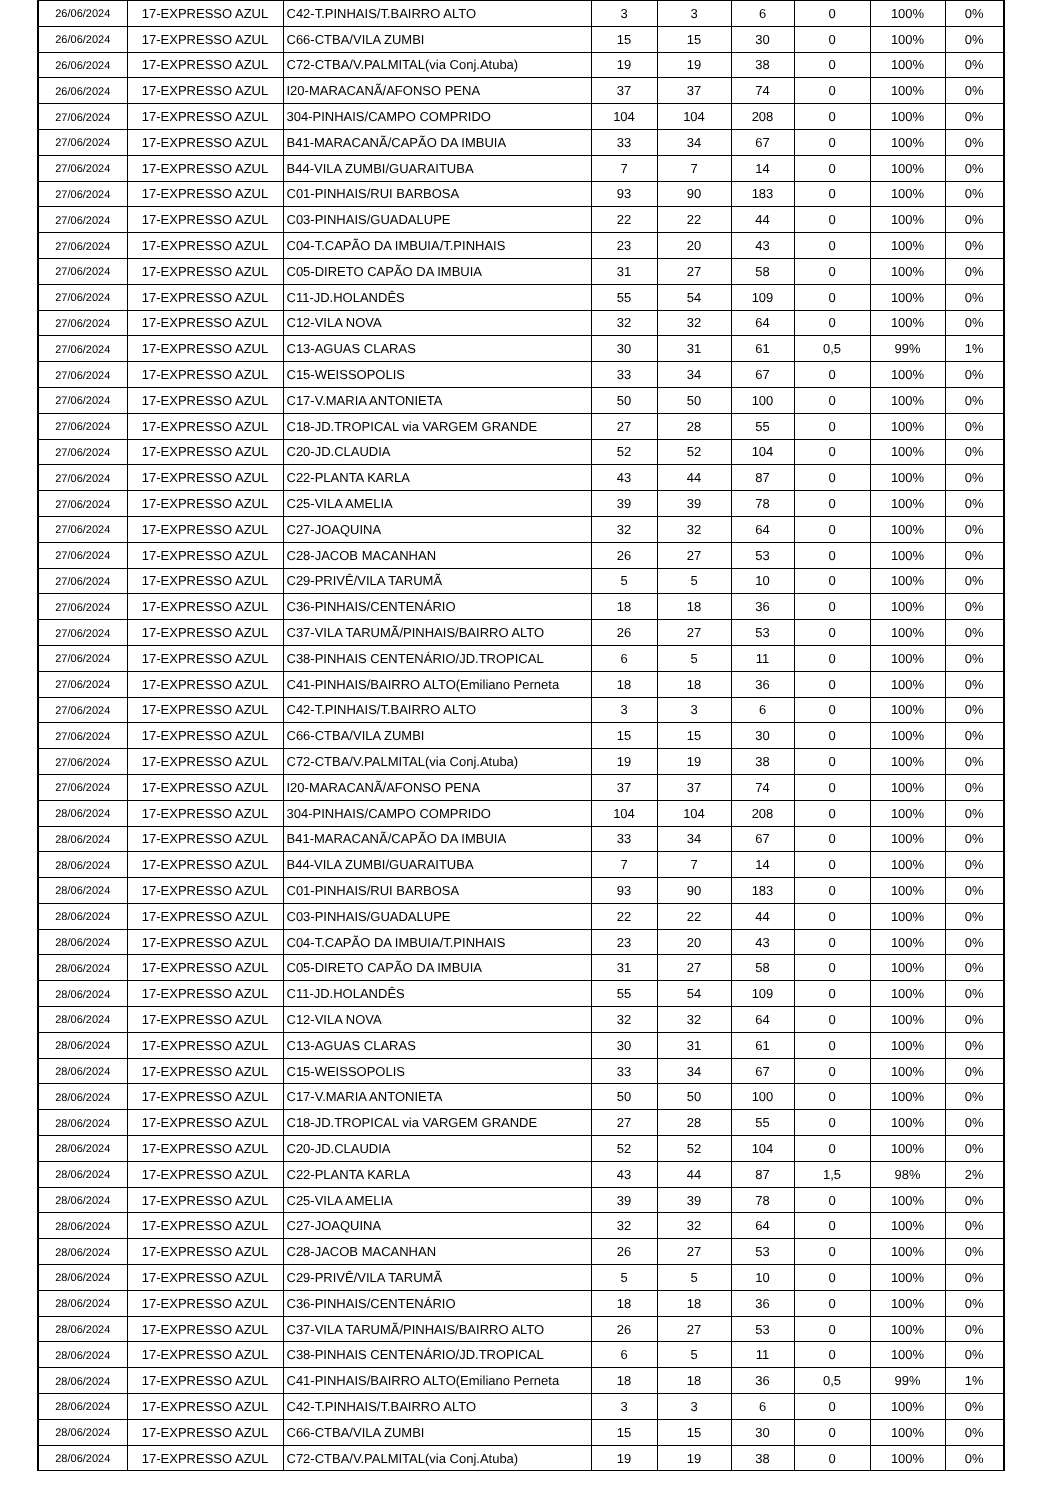| 26/06/2024 | 17-EXPRESSO AZUL | C42-T.PINHAIS/T.BAIRRO ALTO | 3 | 3 | 6 | 0 | 100% | 0% |
| 26/06/2024 | 17-EXPRESSO AZUL | C66-CTBA/VILA ZUMBI | 15 | 15 | 30 | 0 | 100% | 0% |
| 26/06/2024 | 17-EXPRESSO AZUL | C72-CTBA/V.PALMITAL(via Conj.Atuba) | 19 | 19 | 38 | 0 | 100% | 0% |
| 26/06/2024 | 17-EXPRESSO AZUL | I20-MARACANÃ/AFONSO PENA | 37 | 37 | 74 | 0 | 100% | 0% |
| 27/06/2024 | 17-EXPRESSO AZUL | 304-PINHAIS/CAMPO COMPRIDO | 104 | 104 | 208 | 0 | 100% | 0% |
| 27/06/2024 | 17-EXPRESSO AZUL | B41-MARACANÃ/CAPÃO DA IMBUIA | 33 | 34 | 67 | 0 | 100% | 0% |
| 27/06/2024 | 17-EXPRESSO AZUL | B44-VILA ZUMBI/GUARAITUBA | 7 | 7 | 14 | 0 | 100% | 0% |
| 27/06/2024 | 17-EXPRESSO AZUL | C01-PINHAIS/RUI BARBOSA | 93 | 90 | 183 | 0 | 100% | 0% |
| 27/06/2024 | 17-EXPRESSO AZUL | C03-PINHAIS/GUADALUPE | 22 | 22 | 44 | 0 | 100% | 0% |
| 27/06/2024 | 17-EXPRESSO AZUL | C04-T.CAPÃO DA IMBUIA/T.PINHAIS | 23 | 20 | 43 | 0 | 100% | 0% |
| 27/06/2024 | 17-EXPRESSO AZUL | C05-DIRETO CAPÃO DA IMBUIA | 31 | 27 | 58 | 0 | 100% | 0% |
| 27/06/2024 | 17-EXPRESSO AZUL | C11-JD.HOLANDÊS | 55 | 54 | 109 | 0 | 100% | 0% |
| 27/06/2024 | 17-EXPRESSO AZUL | C12-VILA NOVA | 32 | 32 | 64 | 0 | 100% | 0% |
| 27/06/2024 | 17-EXPRESSO AZUL | C13-AGUAS CLARAS | 30 | 31 | 61 | 0,5 | 99% | 1% |
| 27/06/2024 | 17-EXPRESSO AZUL | C15-WEISSOPOLIS | 33 | 34 | 67 | 0 | 100% | 0% |
| 27/06/2024 | 17-EXPRESSO AZUL | C17-V.MARIA ANTONIETA | 50 | 50 | 100 | 0 | 100% | 0% |
| 27/06/2024 | 17-EXPRESSO AZUL | C18-JD.TROPICAL via VARGEM GRANDE | 27 | 28 | 55 | 0 | 100% | 0% |
| 27/06/2024 | 17-EXPRESSO AZUL | C20-JD.CLAUDIA | 52 | 52 | 104 | 0 | 100% | 0% |
| 27/06/2024 | 17-EXPRESSO AZUL | C22-PLANTA KARLA | 43 | 44 | 87 | 0 | 100% | 0% |
| 27/06/2024 | 17-EXPRESSO AZUL | C25-VILA AMELIA | 39 | 39 | 78 | 0 | 100% | 0% |
| 27/06/2024 | 17-EXPRESSO AZUL | C27-JOAQUINA | 32 | 32 | 64 | 0 | 100% | 0% |
| 27/06/2024 | 17-EXPRESSO AZUL | C28-JACOB MACANHAN | 26 | 27 | 53 | 0 | 100% | 0% |
| 27/06/2024 | 17-EXPRESSO AZUL | C29-PRIVÊ/VILA TARUMÃ | 5 | 5 | 10 | 0 | 100% | 0% |
| 27/06/2024 | 17-EXPRESSO AZUL | C36-PINHAIS/CENTENÁRIO | 18 | 18 | 36 | 0 | 100% | 0% |
| 27/06/2024 | 17-EXPRESSO AZUL | C37-VILA TARUMÃ/PINHAIS/BAIRRO ALTO | 26 | 27 | 53 | 0 | 100% | 0% |
| 27/06/2024 | 17-EXPRESSO AZUL | C38-PINHAIS CENTENÁRIO/JD.TROPICAL | 6 | 5 | 11 | 0 | 100% | 0% |
| 27/06/2024 | 17-EXPRESSO AZUL | C41-PINHAIS/BAIRRO ALTO(Emiliano Perneta | 18 | 18 | 36 | 0 | 100% | 0% |
| 27/06/2024 | 17-EXPRESSO AZUL | C42-T.PINHAIS/T.BAIRRO ALTO | 3 | 3 | 6 | 0 | 100% | 0% |
| 27/06/2024 | 17-EXPRESSO AZUL | C66-CTBA/VILA ZUMBI | 15 | 15 | 30 | 0 | 100% | 0% |
| 27/06/2024 | 17-EXPRESSO AZUL | C72-CTBA/V.PALMITAL(via Conj.Atuba) | 19 | 19 | 38 | 0 | 100% | 0% |
| 27/06/2024 | 17-EXPRESSO AZUL | I20-MARACANÃ/AFONSO PENA | 37 | 37 | 74 | 0 | 100% | 0% |
| 28/06/2024 | 17-EXPRESSO AZUL | 304-PINHAIS/CAMPO COMPRIDO | 104 | 104 | 208 | 0 | 100% | 0% |
| 28/06/2024 | 17-EXPRESSO AZUL | B41-MARACANÃ/CAPÃO DA IMBUIA | 33 | 34 | 67 | 0 | 100% | 0% |
| 28/06/2024 | 17-EXPRESSO AZUL | B44-VILA ZUMBI/GUARAITUBA | 7 | 7 | 14 | 0 | 100% | 0% |
| 28/06/2024 | 17-EXPRESSO AZUL | C01-PINHAIS/RUI BARBOSA | 93 | 90 | 183 | 0 | 100% | 0% |
| 28/06/2024 | 17-EXPRESSO AZUL | C03-PINHAIS/GUADALUPE | 22 | 22 | 44 | 0 | 100% | 0% |
| 28/06/2024 | 17-EXPRESSO AZUL | C04-T.CAPÃO DA IMBUIA/T.PINHAIS | 23 | 20 | 43 | 0 | 100% | 0% |
| 28/06/2024 | 17-EXPRESSO AZUL | C05-DIRETO CAPÃO DA IMBUIA | 31 | 27 | 58 | 0 | 100% | 0% |
| 28/06/2024 | 17-EXPRESSO AZUL | C11-JD.HOLANDÊS | 55 | 54 | 109 | 0 | 100% | 0% |
| 28/06/2024 | 17-EXPRESSO AZUL | C12-VILA NOVA | 32 | 32 | 64 | 0 | 100% | 0% |
| 28/06/2024 | 17-EXPRESSO AZUL | C13-AGUAS CLARAS | 30 | 31 | 61 | 0 | 100% | 0% |
| 28/06/2024 | 17-EXPRESSO AZUL | C15-WEISSOPOLIS | 33 | 34 | 67 | 0 | 100% | 0% |
| 28/06/2024 | 17-EXPRESSO AZUL | C17-V.MARIA ANTONIETA | 50 | 50 | 100 | 0 | 100% | 0% |
| 28/06/2024 | 17-EXPRESSO AZUL | C18-JD.TROPICAL via VARGEM GRANDE | 27 | 28 | 55 | 0 | 100% | 0% |
| 28/06/2024 | 17-EXPRESSO AZUL | C20-JD.CLAUDIA | 52 | 52 | 104 | 0 | 100% | 0% |
| 28/06/2024 | 17-EXPRESSO AZUL | C22-PLANTA KARLA | 43 | 44 | 87 | 1,5 | 98% | 2% |
| 28/06/2024 | 17-EXPRESSO AZUL | C25-VILA AMELIA | 39 | 39 | 78 | 0 | 100% | 0% |
| 28/06/2024 | 17-EXPRESSO AZUL | C27-JOAQUINA | 32 | 32 | 64 | 0 | 100% | 0% |
| 28/06/2024 | 17-EXPRESSO AZUL | C28-JACOB MACANHAN | 26 | 27 | 53 | 0 | 100% | 0% |
| 28/06/2024 | 17-EXPRESSO AZUL | C29-PRIVÊ/VILA TARUMÃ | 5 | 5 | 10 | 0 | 100% | 0% |
| 28/06/2024 | 17-EXPRESSO AZUL | C36-PINHAIS/CENTENÁRIO | 18 | 18 | 36 | 0 | 100% | 0% |
| 28/06/2024 | 17-EXPRESSO AZUL | C37-VILA TARUMÃ/PINHAIS/BAIRRO ALTO | 26 | 27 | 53 | 0 | 100% | 0% |
| 28/06/2024 | 17-EXPRESSO AZUL | C38-PINHAIS CENTENÁRIO/JD.TROPICAL | 6 | 5 | 11 | 0 | 100% | 0% |
| 28/06/2024 | 17-EXPRESSO AZUL | C41-PINHAIS/BAIRRO ALTO(Emiliano Perneta | 18 | 18 | 36 | 0,5 | 99% | 1% |
| 28/06/2024 | 17-EXPRESSO AZUL | C42-T.PINHAIS/T.BAIRRO ALTO | 3 | 3 | 6 | 0 | 100% | 0% |
| 28/06/2024 | 17-EXPRESSO AZUL | C66-CTBA/VILA ZUMBI | 15 | 15 | 30 | 0 | 100% | 0% |
| 28/06/2024 | 17-EXPRESSO AZUL | C72-CTBA/V.PALMITAL(via Conj.Atuba) | 19 | 19 | 38 | 0 | 100% | 0% |